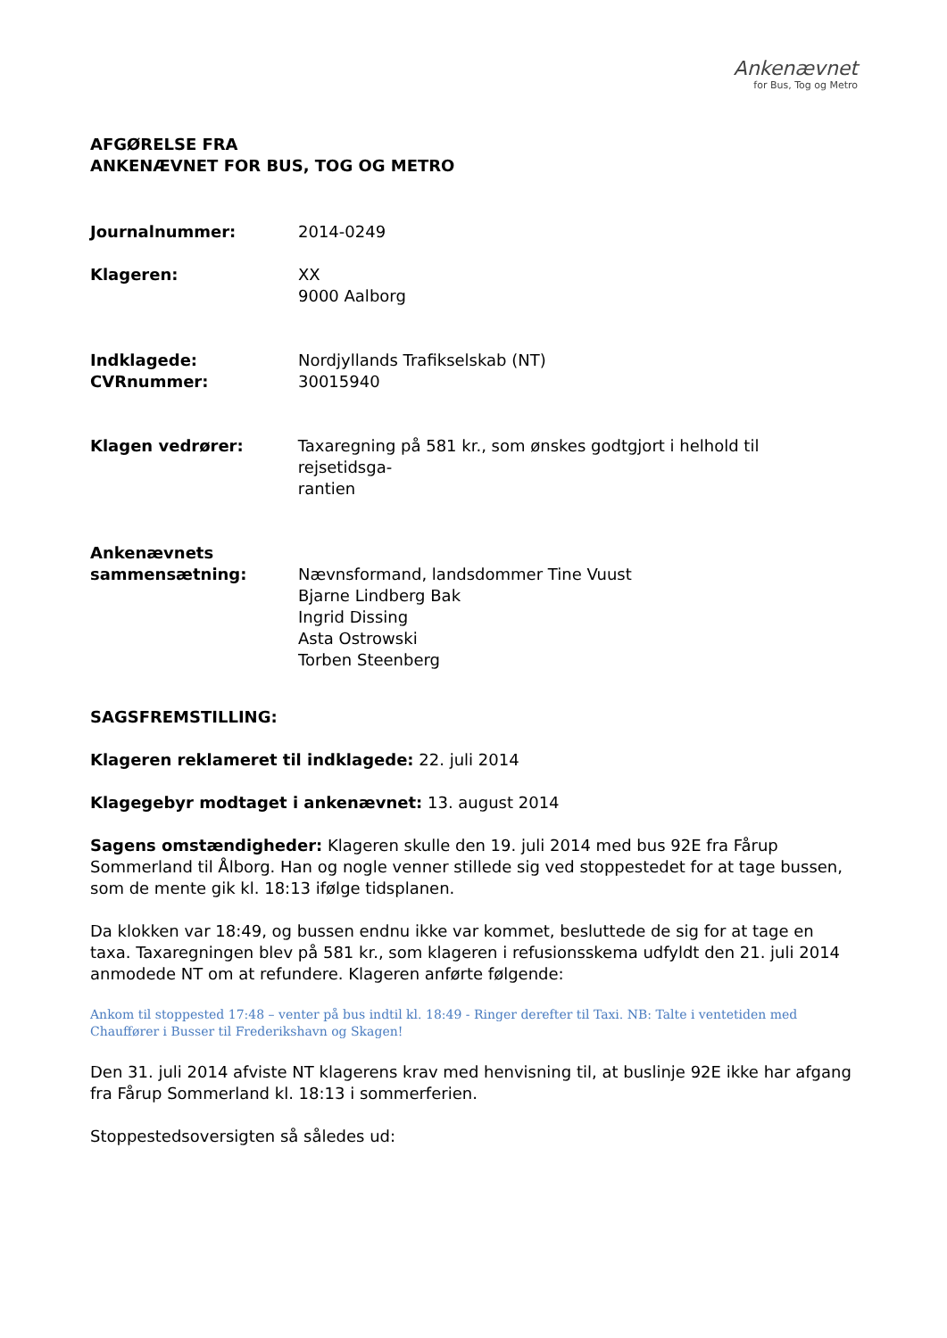Ankenævnet
for Bus, Tog og Metro
AFGØRELSE FRA
ANKENÆVNET FOR BUS, TOG OG METRO
Journalnummer: 2014-0249
Klageren: XX
9000 Aalborg
Indklagede:
CVRnummer:
Nordjyllands Trafikselskab (NT)
30015940
Klagen vedrører: Taxaregning på 581 kr., som ønskes godtgjort i helhold til rejsetidsga-
rantien
Ankenævnets
sammensætning:
Nævnsformand, landsdommer Tine Vuust
Bjarne Lindberg Bak
Ingrid Dissing
Asta Ostrowski
Torben Steenberg
SAGSFREMSTILLING:
Klageren reklameret til indklagede: 22. juli 2014
Klagegebyr modtaget i ankenævnet: 13. august 2014
Sagens omstændigheder: Klageren skulle den 19. juli 2014 med bus 92E fra Fårup Sommerland til Ålborg. Han og nogle venner stillede sig ved stoppestedet for at tage bussen, som de mente gik kl. 18:13 ifølge tidsplanen.
Da klokken var 18:49, og bussen endnu ikke var kommet, besluttede de sig for at tage en taxa. Taxaregningen blev på 581 kr., som klageren i refusionsskema udfyldt den 21. juli 2014 anmodede NT om at refundere. Klageren anførte følgende:
Ankom til stoppested 17:48 – venter på bus indtil kl. 18:49 - Ringer derefter til Taxi. NB: Talte i ventetiden med Chauffører i Busser til Frederikshavn og Skagen!
Den 31. juli 2014 afviste NT klagerens krav med henvisning til, at buslinje 92E ikke har afgang fra Fårup Sommerland kl. 18:13 i sommerferien.
Stoppestedsoversigten så således ud: